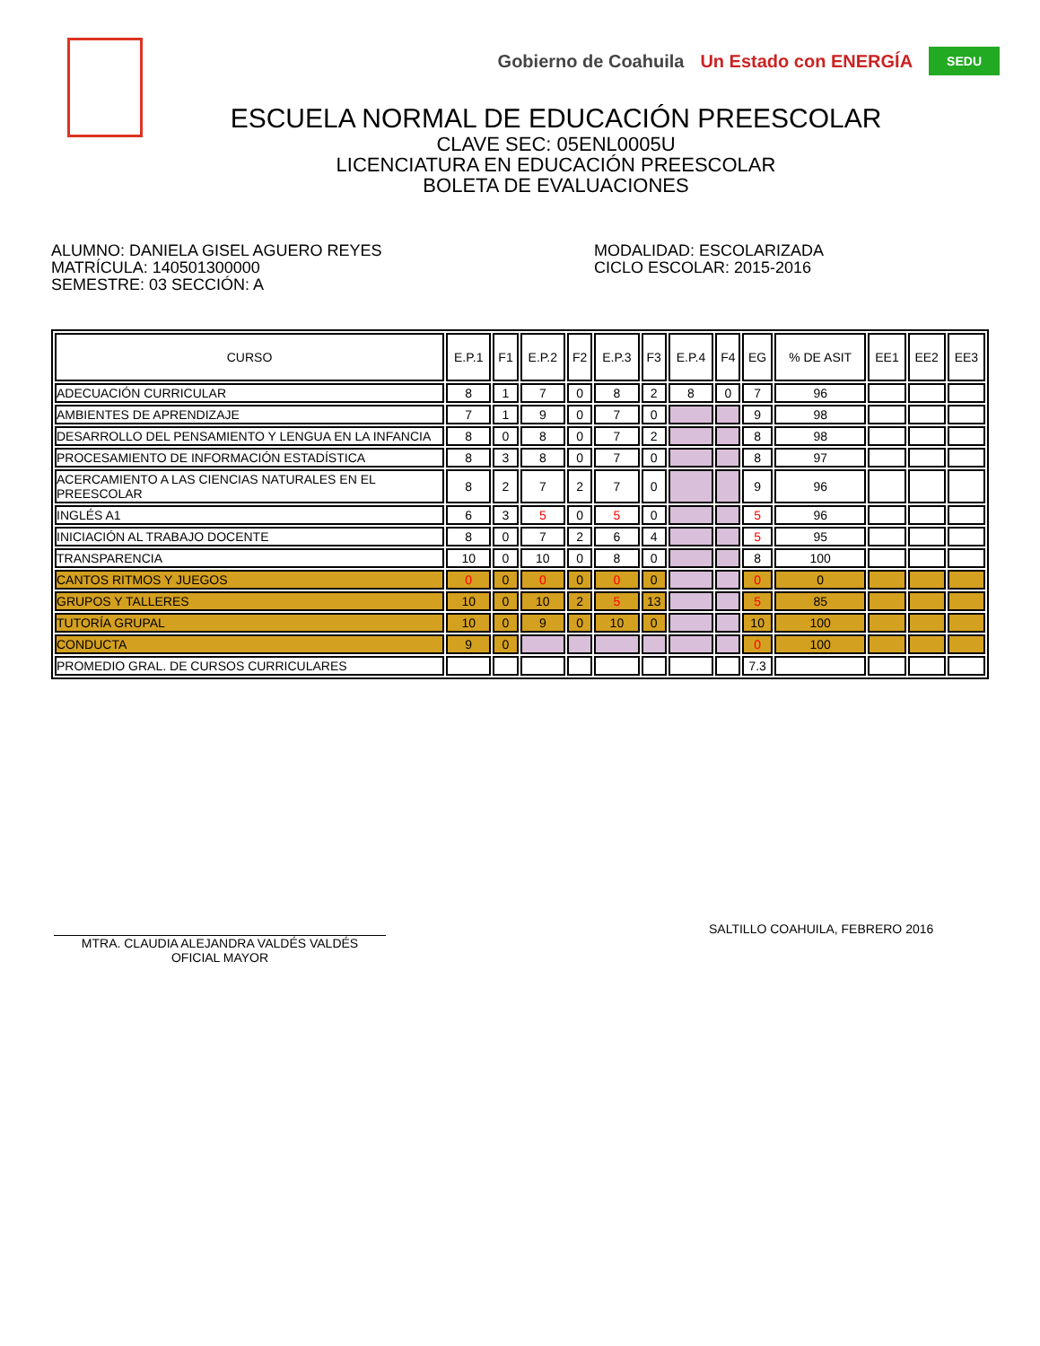Gobierno de Coahuila Un Estado con ENERGÍA SEDU
ESCUELA NORMAL DE EDUCACIÓN PREESCOLAR
CLAVE SEC: 05ENL0005U
LICENCIATURA EN EDUCACIÓN PREESCOLAR
BOLETA DE EVALUACIONES
ALUMNO: DANIELA GISEL AGUERO REYES
MATRÍCULA: 140501300000
SEMESTRE: 03 SECCIÓN: A
MODALIDAD: ESCOLARIZADA
CICLO ESCOLAR: 2015-2016
| CURSO | E.P.1 | F1 | E.P.2 | F2 | E.P.3 | F3 | E.P.4 | F4 | EG | % DE ASIT | EE1 | EE2 | EE3 |
| --- | --- | --- | --- | --- | --- | --- | --- | --- | --- | --- | --- | --- | --- |
| ADECUACIÓN CURRICULAR | 8 | 1 | 7 | 0 | 8 | 2 | 8 | 0 | 7 | 96 | | | |
| AMBIENTES DE APRENDIZAJE | 7 | 1 | 9 | 0 | 7 | 0 | | | 9 | 98 | | | |
| DESARROLLO DEL PENSAMIENTO Y LENGUA EN LA INFANCIA | 8 | 0 | 8 | 0 | 7 | 2 | | | 8 | 98 | | | |
| PROCESAMIENTO DE INFORMACIÓN ESTADÍSTICA | 8 | 3 | 8 | 0 | 7 | 0 | | | 8 | 97 | | | |
| ACERCAMIENTO A LAS CIENCIAS NATURALES EN EL PREESCOLAR | 8 | 2 | 7 | 2 | 7 | 0 | | | 9 | 96 | | | |
| INGLÉS A1 | 6 | 3 | 5 | 0 | 5 | 0 | | | 5 | 96 | | | |
| INICIACIÓN AL TRABAJO DOCENTE | 8 | 0 | 7 | 2 | 6 | 4 | | | 5 | 95 | | | |
| TRANSPARENCIA | 10 | 0 | 10 | 0 | 8 | 0 | | | 8 | 100 | | | |
| CANTOS RITMOS Y JUEGOS | 0 | 0 | 0 | 0 | 0 | 0 | | | 0 | 0 | | | |
| GRUPOS Y TALLERES | 10 | 0 | 10 | 2 | 5 | 13 | | | 5 | 85 | | | |
| TUTORÍA GRUPAL | 10 | 0 | 9 | 0 | 10 | 0 | | | 10 | 100 | | | |
| CONDUCTA | 9 | 0 | | | | | | | 0 | 100 | | | |
| PROMEDIO GRAL. DE CURSOS CURRICULARES | | | | | | | | | 7.3 | | | | |
MTRA. CLAUDIA ALEJANDRA VALDÉS VALDÉS
OFICIAL MAYOR
SALTILLO COAHUILA, FEBRERO 2016